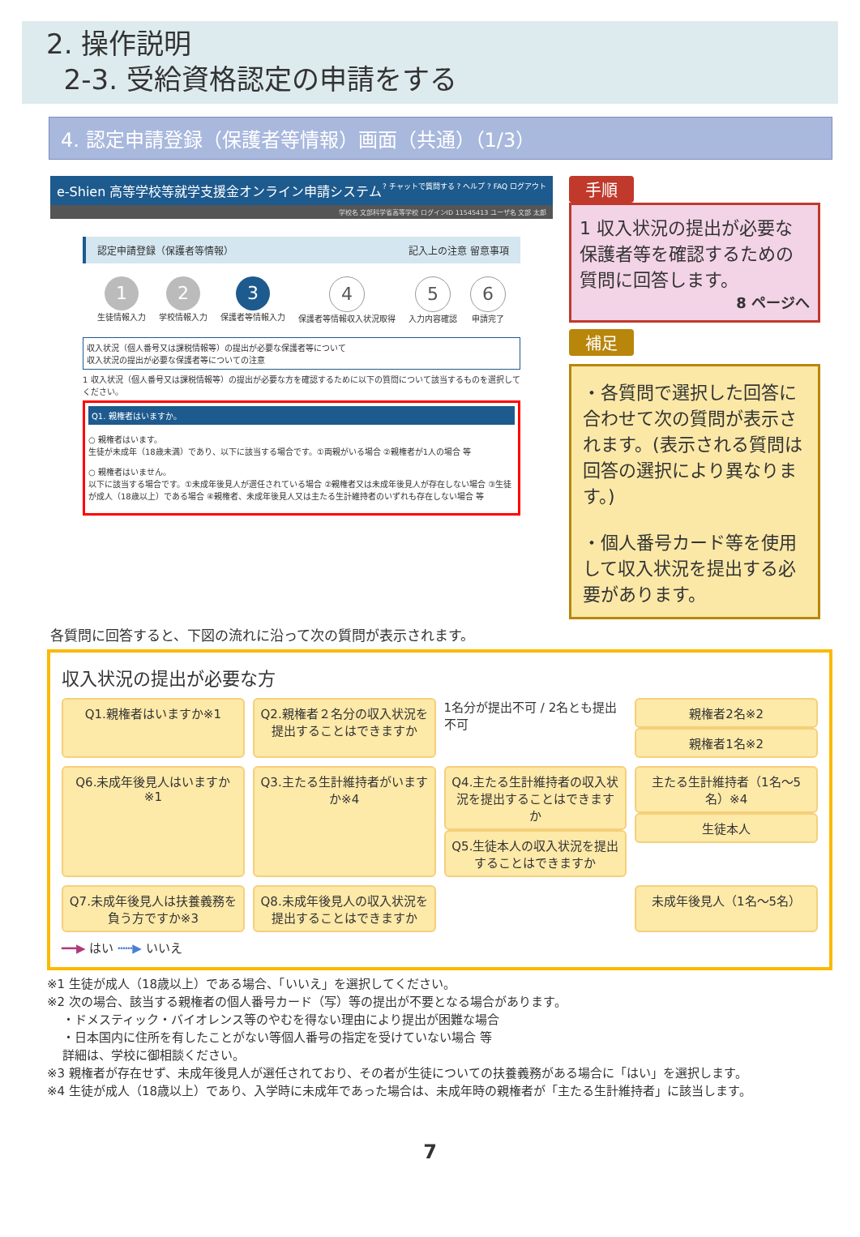2. 操作説明
2-3. 受給資格認定の申請をする
4. 認定申請登録（保護者等情報）画面（共通）（1/3）
e-Shien 高等学校等就学支援金オンライン申請システム? チャットで質問する ? ヘルプ ? FAQ ログアウト
学校名 文部科学省高等学校 ログインID 11545413 ユーザ名 文部 太郎
認定申請登録（保護者等情報） 記入上の注意 留意事項
1
生徒情報入力
2
学校情報入力
3
保護者等情報入力
4
保護者等情報収入状況取得
5
入力内容確認
6
申請完了
収入状況（個人番号又は課税情報等）の提出が必要な保護者等について
収入状況の提出が必要な保護者等についての注意
1 収入状況（個人番号又は課税情報等）の提出が必要な方を確認するために以下の質問について該当するものを選択してください。
Q1. 親権者はいますか。
○ 親権者はいます。
生徒が未成年（18歳未満）であり、以下に該当する場合です。①両親がいる場合 ②親権者が1人の場合 等
○ 親権者はいません。
以下に該当する場合です。①未成年後見人が選任されている場合 ②親権者又は未成年後見人が存在しない場合 ③生徒が成人（18歳以上）である場合 ④親権者、未成年後見人又は主たる生計維持者のいずれも存在しない場合 等
手順
1 収入状況の提出が必要な保護者等を確認するための質問に回答します。
8 ページへ
補足
・各質問で選択した回答に合わせて次の質問が表示されます。(表示される質問は回答の選択により異なります。)
・個人番号カード等を使用して収入状況を提出する必要があります。
各質問に回答すると、下図の流れに沿って次の質問が表示されます。
収入状況の提出が必要な方
Q1.親権者はいますか※1
Q2.親権者２名分の収入状況を提出することはできますか
1名分が提出不可 / 2名とも提出不可
親権者2名※2
親権者1名※2
Q6.未成年後見人はいますか※1
Q3.主たる生計維持者がいますか※4
Q4.主たる生計維持者の収入状況を提出することはできますか
Q5.生徒本人の収入状況を提出することはできますか
主たる生計維持者（1名～5名）※4
生徒本人
Q7.未成年後見人は扶養義務を負う方ですか※3
Q8.未成年後見人の収入状況を提出することはできますか
未成年後見人（1名～5名）
━━▶ はい ┅┅▶ いいえ
※1 生徒が成人（18歳以上）である場合、「いいえ」を選択してください。
※2 次の場合、該当する親権者の個人番号カード（写）等の提出が不要となる場合があります。
・ドメスティック・バイオレンス等のやむを得ない理由により提出が困難な場合
・日本国内に住所を有したことがない等個人番号の指定を受けていない場合 等
詳細は、学校に御相談ください。
※3 親権者が存在せず、未成年後見人が選任されており、その者が生徒についての扶養義務がある場合に「はい」を選択します。
※4 生徒が成人（18歳以上）であり、入学時に未成年であった場合は、未成年時の親権者が「主たる生計維持者」に該当します。
7